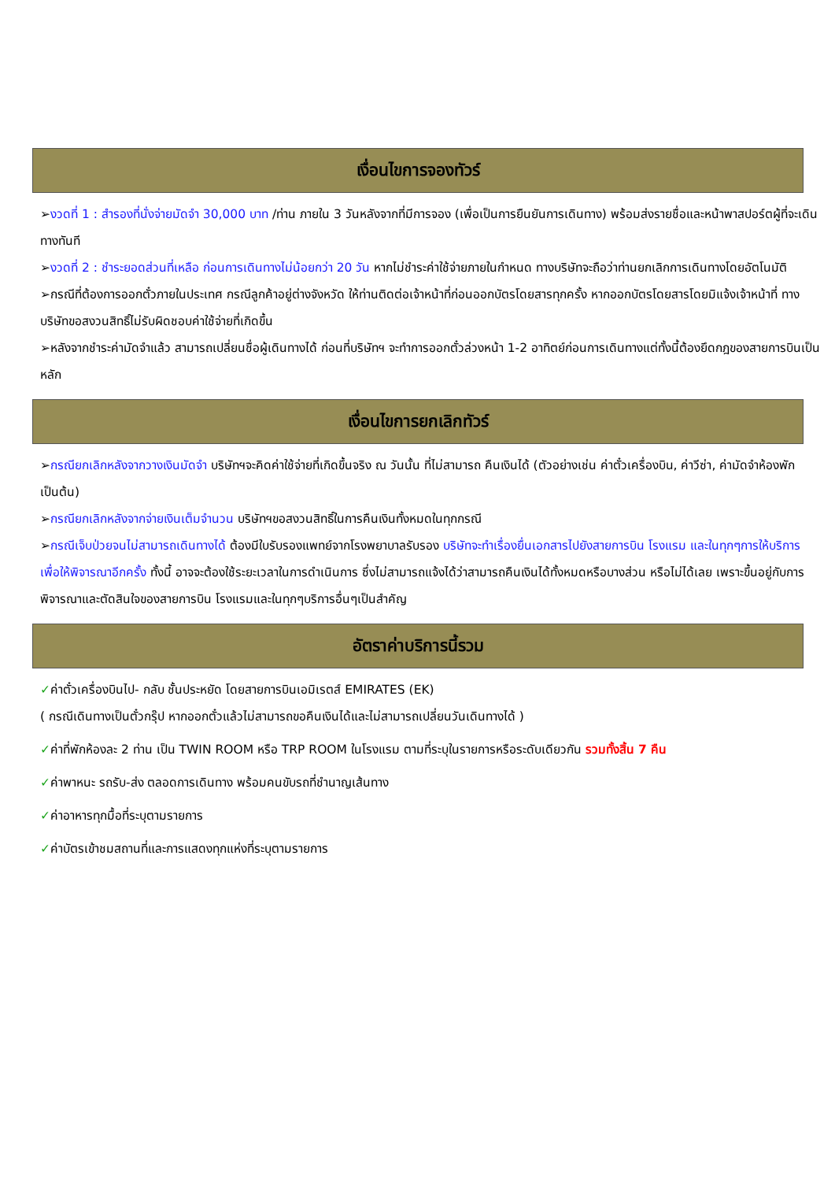เงื่อนไขการจองทัวร์
➢งวดที่ 1 : สำรองที่นั่งจ่ายมัดจำ 30,000 บาท /ท่าน ภายใน 3 วันหลังจากที่มีการจอง (เพื่อเป็นการยืนยันการเดินทาง) พร้อมส่งรายชื่อและหน้าพาสปอร์ตผู้ที่จะเดินทางทันที
➢งวดที่ 2 : ชำระยอดส่วนที่เหลือ ก่อนการเดินทางไม่น้อยกว่า 20 วัน หากไม่ชำระค่าใช้จ่ายภายในกำหนด ทางบริษัทจะถือว่าท่านยกเลิกการเดินทางโดยอัตโนมัติ
➢กรณีที่ต้องการออกตั๋วภายในประเทศ กรณีลูกค้าอยู่ต่างจังหวัด ให้ท่านติดต่อเจ้าหน้าที่ก่อนออกบัตรโดยสารทุกครั้ง หากออกบัตรโดยสารโดยมิแจ้งเจ้าหน้าที่ ทางบริษัทขอสงวนสิทธิ์ไม่รับผิดชอบค่าใช้จ่ายที่เกิดขึ้น
➢หลังจากชำระค่ามัดจำแล้ว สามารถเปลี่ยนชื่อผู้เดินทางได้ ก่อนที่บริษัทฯ จะทำการออกตั๋วล่วงหน้า 1-2 อาทิตย์ก่อนการเดินทางแต่ทั้งนี้ต้องยึดกฎของสายการบินเป็นหลัก
เงื่อนไขการยกเลิกทัวร์
➢กรณียกเลิกหลังจากวางเงินมัดจำ บริษัทฯจะคิดค่าใช้จ่ายที่เกิดขึ้นจริง ณ วันนั้น ที่ไม่สามารถ คืนเงินได้ (ตัวอย่างเช่น ค่าตั๋วเครื่องบิน, ค่าวีซ่า, ค่ามัดจำห้องพัก เป็นต้น)
➢กรณียกเลิกหลังจากจ่ายเงินเต็มจำนวน บริษัทฯขอสงวนสิทธิ์ในการคืนเงินทั้งหมดในทุกกรณี
➢กรณีเจ็บป่วยจนไม่สามารถเดินทางได้ ต้องมีใบรับรองแพทย์จากโรงพยาบาลรับรอง บริษัทจะทำเรื่องยื่นเอกสารไปยังสายการบิน โรงแรม และในทุกๆการให้บริการ เพื่อให้พิจารณาอีกครั้ง ทั้งนี้ อาจจะต้องใช้ระยะเวลาในการดำเนินการ ซึ่งไม่สามารถแจ้งได้ว่าสามารถคืนเงินได้ทั้งหมดหรือบางส่วน หรือไม่ได้เลย เพราะขึ้นอยู่กับการพิจารณาและตัดสินใจของสายการบิน โรงแรมและในทุกๆบริการอื่นๆเป็นสำคัญ
อัตราค่าบริการนี้รวม
✓ค่าตั๋วเครื่องบินไป- กลับ ชั้นประหยัด โดยสายการบินเอมิเรตส์ EMIRATES (EK)
( กรณีเดินทางเป็นตั๋วกรุ๊ป หากออกตั๋วแล้วไม่สามารถขอคืนเงินได้และไม่สามารถเปลี่ยนวันเดินทางได้ )
✓ค่าที่พักห้องละ 2 ท่าน เป็น TWIN ROOM หรือ TRP ROOM ในโรงแรม ตามที่ระบุในรายการหรือระดับเดียวกัน รวมทั้งสิ้น 7 คืน
✓ค่าพาหนะ รถรับ-ส่ง ตลอดการเดินทาง พร้อมคนขับรถที่ชำนาญเส้นทาง
✓ค่าอาหารทุกมื้อที่ระบุตามรายการ
✓ค่าบัตรเข้าชมสถานที่และการแสดงทุกแห่งที่ระบุตามรายการ